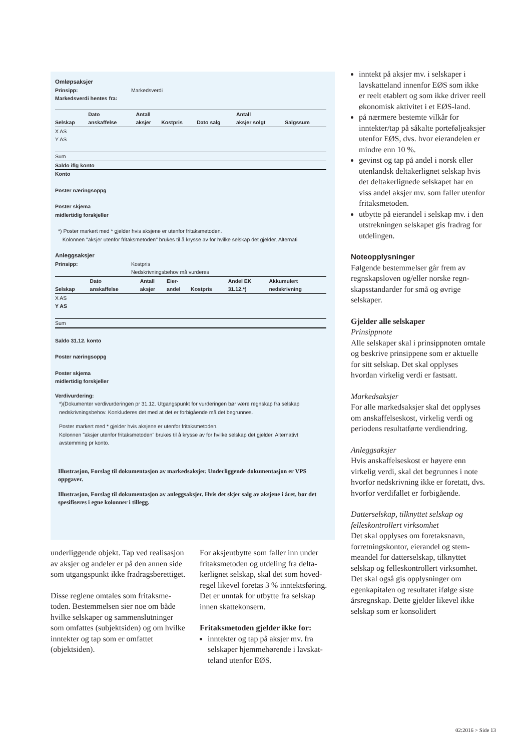Omløpsaksjer
Prinsipp: Markedsverdi
Markedsverdi hentes fra:
| Selskap | Dato anskaffelse | Antall aksjer | Kostpris | Dato salg | Antall aksjer solgt | Salgssum |
| X AS | | | | | | |
| Y AS | | | | | | |
| Sum | | | | | | |
| Saldo iflg konto | | | | | | |
| Konto | | | | | | |
Poster næringsoppg
Poster skjema
midlertidig forskjeller
*) Poster markert med * gjelder hvis aksjene er utenfor fritaksmetoden.
Kolonnen "aksjer utenfor fritaksmetoden" brukes til å krysse av for hvilke selskap det gjelder. Alternati
Anleggsaksjer
Prinsipp: Kostpris
Nedskrivningsbehov må vurderes
| Selskap | Dato anskaffelse | Antall aksjer | Eier- andel | Kostpris | Andel EK 31.12.*) | Akkumulert nedskrivning |
| X AS | | | | | | |
| Y AS | | | | | | |
| Sum | | | | | | |
Saldo 31.12. konto
Poster næringsoppg
Poster skjema
midlertidig forskjeller
Verdivurdering:
*)(Dokumenter verdivurderingen pr 31.12. Utgangspunkt for vurderingen bør være regnskap fra selskap
nedskrivningsbehov. Konkluderes det med at det er forbigående må det begrunnes.
Poster markert med * gjelder hvis aksjene er utenfor fritaksmetoden.
Kolonnen "aksjer utenfor fritaksmetoden" brukes til å krysse av for hvilke selskap det gjelder. Alternativt
avstemming pr konto.
Illustrasjon, Forslag til dokumentasjon av markedsaksjer. Underliggende dokumentasjon er VPS oppgaver.
Illustrasjon, Forslag til dokumentasjon av anleggsaksjer. Hvis det skjer salg av aksjene i året, bør det spesifiseres i egne kolonner i tillegg.
inntekt på aksjer mv. i selskaper i lavskatteland innenfor EØS som ikke er reelt etablert og som ikke driver reell økonomisk aktivitet i et EØS-land.
på nærmere bestemte vilkår for inntekter/tap på såkalte portefølje­aksjer utenfor EØS, dvs. hvor eier­andelen er mindre enn 10 %.
gevinst og tap på andel i norsk eller utenlandsk deltakerlignet selskap hvis det deltakerlignede selskapet har en viss andel aksjer mv. som faller utenfor fritaksmetoden.
utbytte på eierandel i selskap mv. i den utstrekningen selskapet gis fradrag for utdelingen.
Noteopplysninger
Følgende bestemmelser går frem av regnskapsloven og/eller norske regn­skapsstandarder for små og øvrige selskaper.
Gjelder alle selskaper
Prinsippnote
Alle selskaper skal i prinsippnoten omtale og beskrive prinsippene som er aktuelle for sitt selskap. Det skal opplyses hvordan virkelig verdi er fastsatt.
Markedsaksjer
For alle markedsaksjer skal det opply­ses om anskaffelseskost, virkelig verdi og periodens resultatførte verdiend­ring.
Anleggsaksjer
Hvis anskaffelseskost er høyere enn virkelig verdi, skal det begrunnes i note hvorfor nedskrivning ikke er foretatt, dvs. hvorfor verdifallet er forbigående.
Datterselskap, tilknyttet selskap og felleskontrollert virksomhet
Det skal opplyses om foretaksnavn, forretningskontor, eierandel og stem­meandel for datterselskap, tilknyttet selskap og felleskontrollert virksom­het. Det skal også gis opplysninger om egenkapitalen og resultatet ifølge siste årsregnskap. Dette gjelder like­vel ikke selskap som er konsolidert
underliggende objekt. Tap ved realisa­sjon av aksjer og andeler er på den annen side som utgangspunkt ikke fradragsberettiget.
Disse reglene omtales som fritaksme­toden. Bestemmelsen sier noe om både hvilke selskaper og sammenslut­ninger som omfattes (subjektsiden) og om hvilke inntekter og tap som er omfattet (objektsiden).
For aksjeutbytte som faller inn under fritaksmetoden og utdeling fra delta­kerlignet selskap, skal det som hoved­regel likevel foretas 3 % inntekts­føring. Det er unntak for utbytte fra selskap innen skattekonsern.
Fritaksmetoden gjelder ikke for:
inntekter og tap på aksjer mv. fra selskaper hjemmehørende i lavskat­teland utenfor EØS.
02:2016 > Side 13